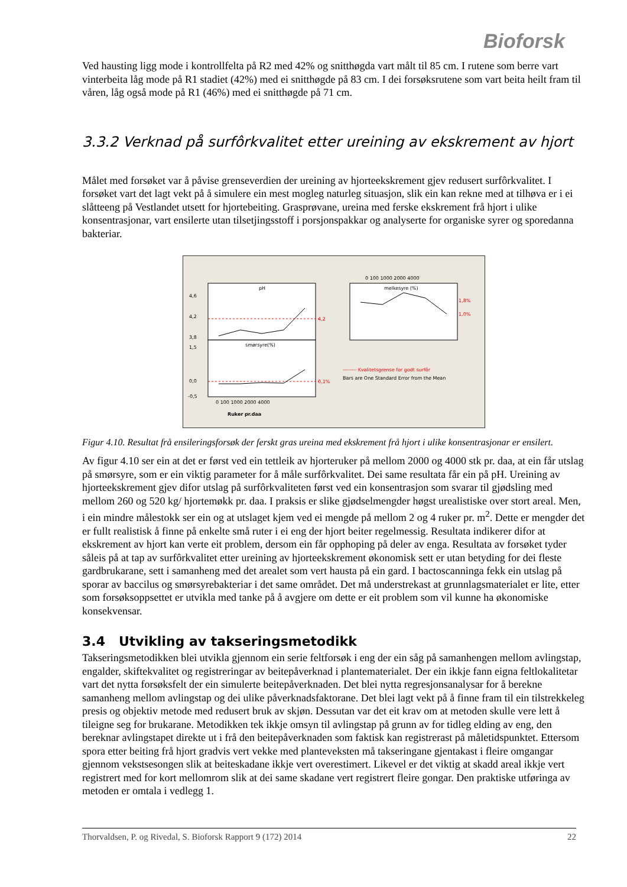Bioforsk
Ved hausting ligg mode i kontrollfelta på R2 med 42% og snitthøgda vart målt til 85 cm. I rutene som berre vart vinterbeita låg mode på R1 stadiet (42%) med ei snitthøgde på 83 cm. I dei forsøksrutene som vart beita heilt fram til våren, låg også mode på R1 (46%) med ei snitthøgde på 71 cm.
3.3.2 Verknad på surfôrkvalitet etter ureining av ekskrement av hjort
Målet med forsøket var å påvise grenseverdien der ureining av hjorteekskrement gjev redusert surfôrkvalitet. I forsøket vart det lagt vekt på å simulere ein mest mogleg naturleg situasjon, slik ein kan rekne med at tilhøva er i ei slåtteeng på Vestlandet utsett for hjortebeiting. Grasprøvane, ureina med ferske ekskrement frå hjort i ulike konsentrasjonar, vart ensilerte utan tilsetjingsstoff i porsjonspakkar og analyserte for organiske syrer og sporedanna bakteriar.
pH
smørsyre(%)
melkesyre (%)
4,2
0,1%
0 100 1000 2000 4000
1,8%
1,0%
4,6
4,2
3,8
1,5
0,0
-0,5
0 100 1000 2000 4000
Ruker pr.daa
-------- Kvalitetsgrense for godt surfôr
Bars are One Standard Error from the Mean
Figur 4.10. Resultat frå ensileringsforsøk der ferskt gras ureina med ekskrement frå hjort i ulike konsentrasjonar er ensilert.
Av figur 4.10 ser ein at det er først ved ein tettleik av hjorteruker på mellom 2000 og 4000 stk pr. daa, at ein får utslag på smørsyre, som er ein viktig parameter for å måle surfôrkvalitet. Dei same resultata får ein på pH. Ureining av hjorteekskrement gjev difor utslag på surfôrkvaliteten først ved ein konsentrasjon som svarar til gjødsling med mellom 260 og 520 kg/ hjortemøkk pr. daa. I praksis er slike gjødselmengder høgst urealistiske over stort areal. Men, i ein mindre målestokk ser ein og at utslaget kjem ved ei mengde på mellom 2 og 4 ruker pr. m<sup>2</sup>. Dette er mengder det er fullt realistisk å finne på enkelte små ruter i ei eng der hjort beiter regelmessig. Resultata indikerer difor at ekskrement av hjort kan verte eit problem, dersom ein får opphoping på deler av enga. Resultata av forsøket tyder såleis på at tap av surfôrkvalitet etter ureining av hjorteekskrement økonomisk sett er utan betyding for dei fleste gardbrukarane, sett i samanheng med det arealet som vert hausta på ein gard. I bactoscanninga fekk ein utslag på sporar av baccilus og smørsyrebakteriar i det same området. Det må understrekast at grunnlagsmaterialet er lite, etter som forsøksoppsettet er utvikla med tanke på å avgjere om dette er eit problem som vil kunne ha økonomiske konsekvensar.
3.4 Utvikling av takseringsmetodikk
Takseringsmetodikken blei utvikla gjennom ein serie feltforsøk i eng der ein såg på samanhengen mellom avlingstap, engalder, skiftekvalitet og registreringar av beitepåverknad i plantematerialet. Der ein ikkje fann eigna feltlokalitetar vart det nytta forsøksfelt der ein simulerte beitepåverknaden. Det blei nytta regresjonsanalysar for å berekne samanheng mellom avlingstap og dei ulike påverknadsfaktorane. Det blei lagt vekt på å finne fram til ein tilstrekkeleg presis og objektiv metode med redusert bruk av skjøn. Dessutan var det eit krav om at metoden skulle vere lett å tileigne seg for brukarane. Metodikken tek ikkje omsyn til avlingstap på grunn av for tidleg elding av eng, den bereknar avlingstapet direkte ut i frå den beitepåverknaden som faktisk kan registrerast på måletidspunktet. Ettersom spora etter beiting frå hjort gradvis vert vekke med planteveksten må takseringane gjentakast i fleire omgangar gjennom vekstsesongen slik at beiteskadane ikkje vert overestimert. Likevel er det viktig at skadd areal ikkje vert registrert med for kort mellomrom slik at dei same skadane vert registrert fleire gongar. Den praktiske utføringa av metoden er omtala i vedlegg 1.
Thorvaldsen, P. og Rivedal, S. Bioforsk Rapport 9 (172) 2014 22